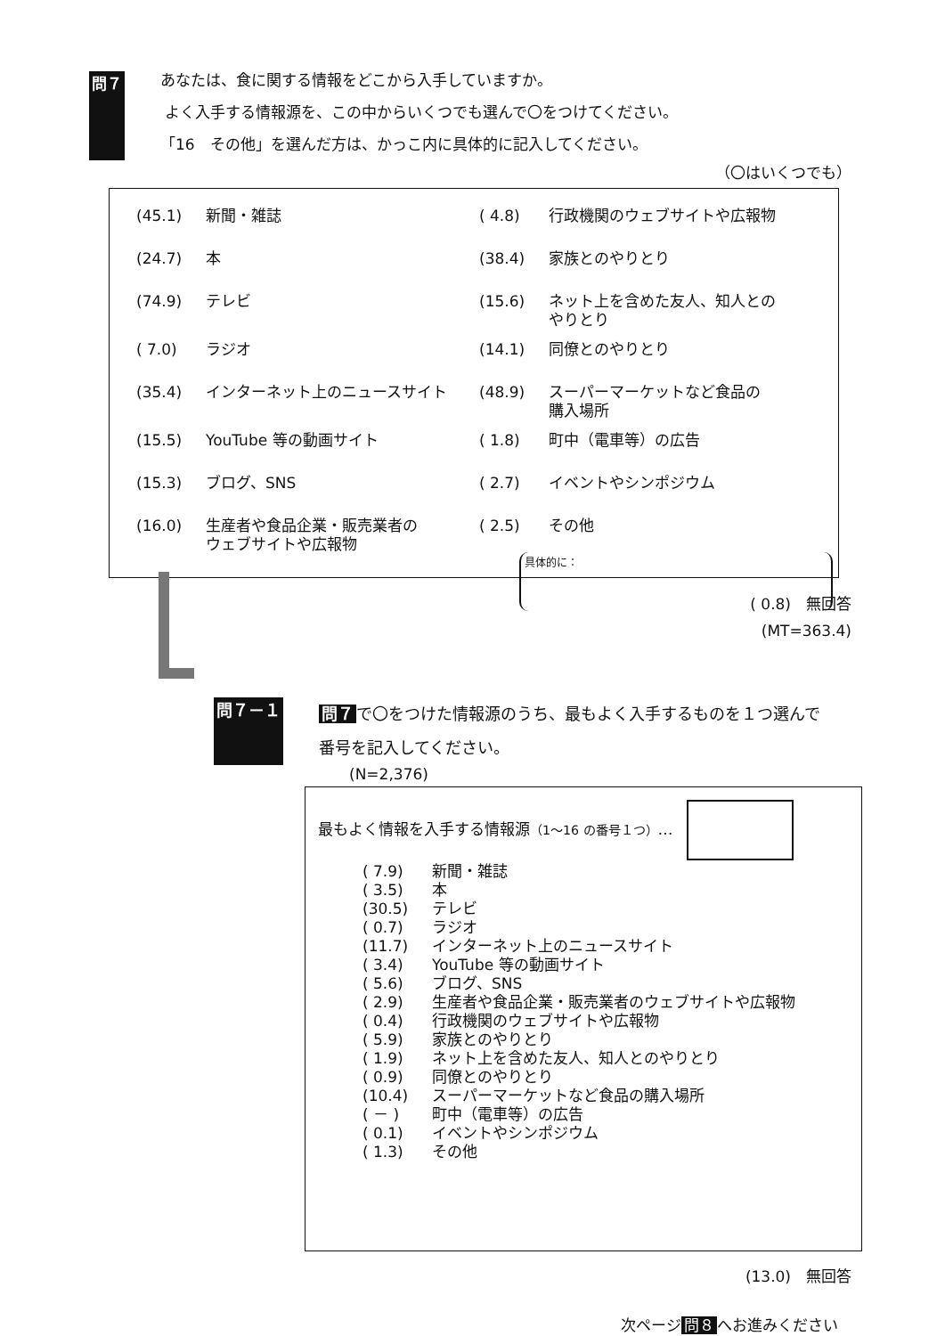問７
あなたは、食に関する情報をどこから入手していますか。
よく入手する情報源を、この中からいくつでも選んで〇をつけてください。
「16　その他」を選んだ方は、かっこ内に具体的に記入してください。
（〇はいくつでも）
(45.1) 新聞・雑誌
( 4.8) 行政機関のウェブサイトや広報物
(24.7) 本
(38.4) 家族とのやりとり
(74.9) テレビ
(15.6) ネット上を含めた友人、知人との
やりとり
( 7.0) ラジオ
(14.1) 同僚とのやりとり
(35.4) インターネット上のニュースサイト
(48.9) スーパーマーケットなど食品の
購入場所
(15.5) YouTube 等の動画サイト
( 1.8) 町中（電車等）の広告
(15.3) ブログ、SNS
( 2.7) イベントやシンポジウム
(16.0) 生産者や食品企業・販売業者の
ウェブサイトや広報物
( 2.5) その他
具体的に：
( 0.8)　無回答
(MT=363.4)
問７－１
問７ で〇をつけた情報源のうち、最もよく入手するものを１つ選んで
番号を記入してください。
(N=2,376)
最もよく情報を入手する情報源（1～16 の番号１つ）…
( 7.9) 新聞・雑誌
( 3.5) 本
(30.5) テレビ
( 0.7) ラジオ
(11.7) インターネット上のニュースサイト
( 3.4) YouTube 等の動画サイト
( 5.6) ブログ、SNS
( 2.9) 生産者や食品企業・販売業者のウェブサイトや広報物
( 0.4) 行政機関のウェブサイトや広報物
( 5.9) 家族とのやりとり
( 1.9) ネット上を含めた友人、知人とのやりとり
( 0.9) 同僚とのやりとり
(10.4) スーパーマーケットなど食品の購入場所
( － ) 町中（電車等）の広告
( 0.1) イベントやシンポジウム
( 1.3) その他
(13.0)　無回答
次ページ 問８ へお進みください